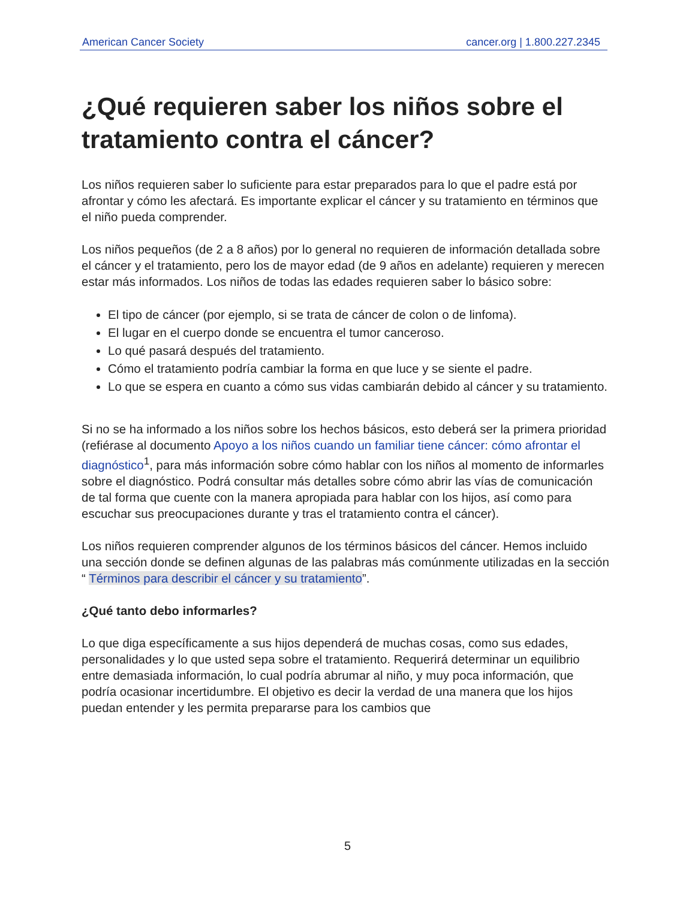American Cancer Society cancer.org | 1.800.227.2345
¿Qué requieren saber los niños sobre el tratamiento contra el cáncer?
Los niños requieren saber lo suficiente para estar preparados para lo que el padre está por afrontar y cómo les afectará. Es importante explicar el cáncer y su tratamiento en términos que el niño pueda comprender.
Los niños pequeños (de 2 a 8 años) por lo general no requieren de información detallada sobre el cáncer y el tratamiento, pero los de mayor edad (de 9 años en adelante) requieren y merecen estar más informados. Los niños de todas las edades requieren saber lo básico sobre:
El tipo de cáncer (por ejemplo, si se trata de cáncer de colon o de linfoma).
El lugar en el cuerpo donde se encuentra el tumor canceroso.
Lo qué pasará después del tratamiento.
Cómo el tratamiento podría cambiar la forma en que luce y se siente el padre.
Lo que se espera en cuanto a cómo sus vidas cambiarán debido al cáncer y su tratamiento.
Si no se ha informado a los niños sobre los hechos básicos, esto deberá ser la primera prioridad (refiérase al documento Apoyo a los niños cuando un familiar tiene cáncer: cómo afrontar el diagnóstico<sup>1</sup>, para más información sobre cómo hablar con los niños al momento de informarles sobre el diagnóstico. Podrá consultar más detalles sobre cómo abrir las vías de comunicación de tal forma que cuente con la manera apropiada para hablar con los hijos, así como para escuchar sus preocupaciones durante y tras el tratamiento contra el cáncer).
Los niños requieren comprender algunos de los términos básicos del cáncer. Hemos incluido una sección donde se definen algunas de las palabras más comúnmente utilizadas en la sección “ Términos para describir el cáncer y su tratamiento”.
¿Qué tanto debo informarles?
Lo que diga específicamente a sus hijos dependerá de muchas cosas, como sus edades, personalidades y lo que usted sepa sobre el tratamiento. Requerirá determinar un equilibrio entre demasiada información, lo cual podría abrumar al niño, y muy poca información, que podría ocasionar incertidumbre. El objetivo es decir la verdad de una manera que los hijos puedan entender y les permita prepararse para los cambios que
5